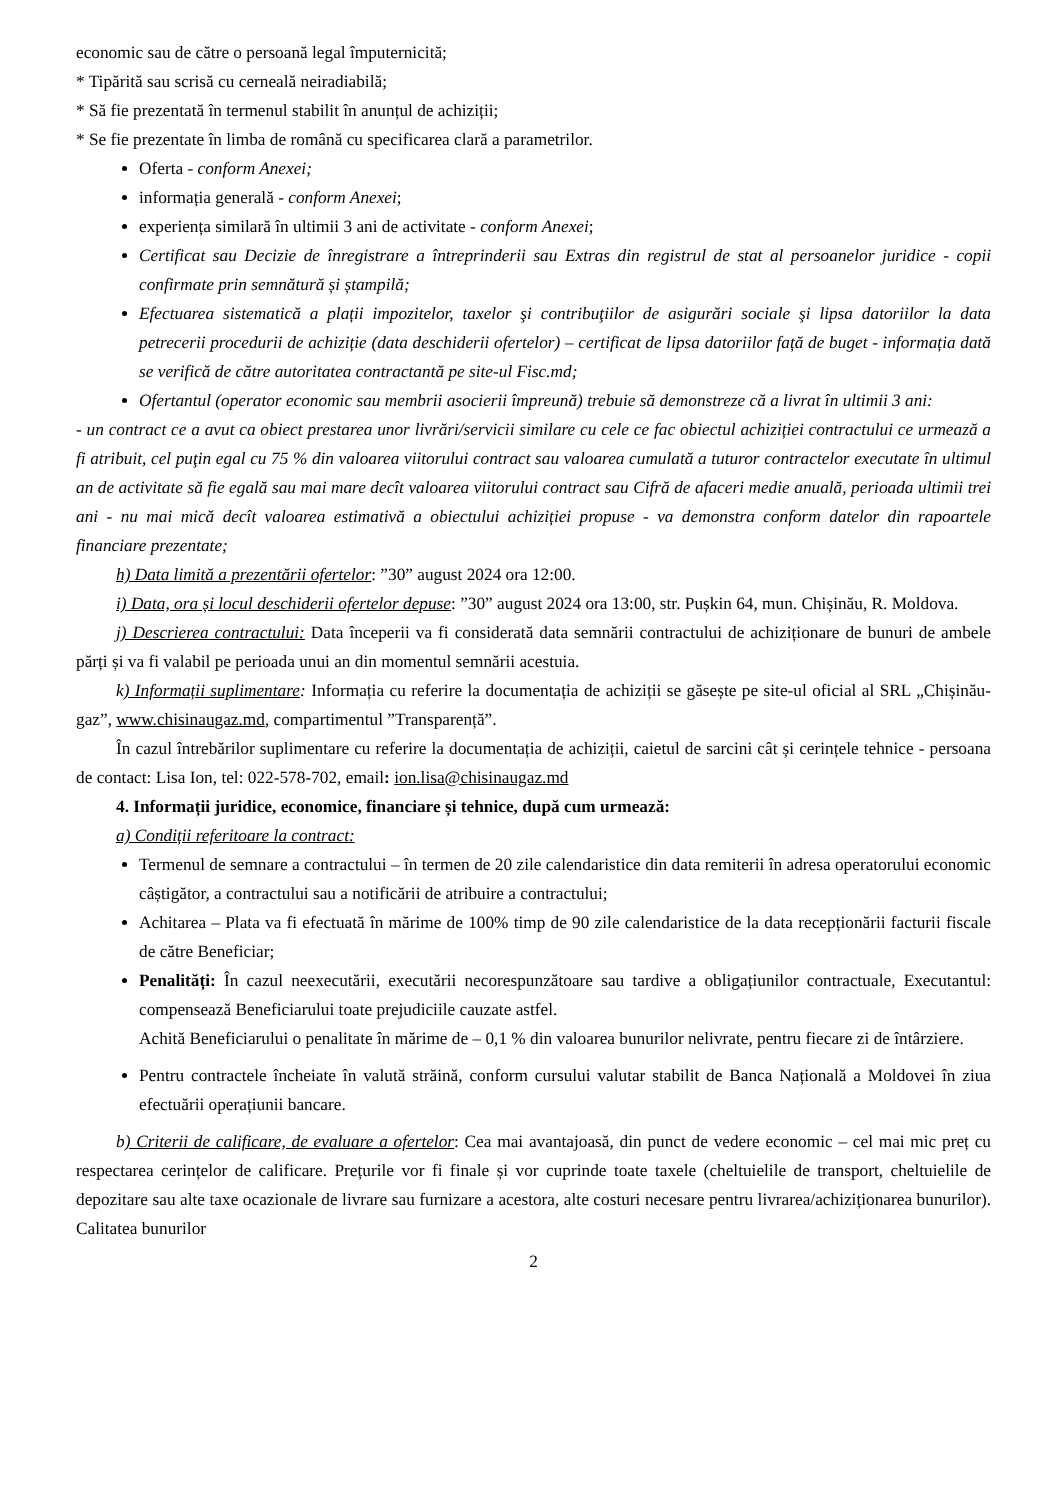economic sau de către o persoană legal împuternicită;
* Tipărită sau scrisă cu cerneală neiradiabilă;
* Să fie prezentată în termenul stabilit în anunțul de achiziții;
* Se fie prezentate în limba de română cu specificarea clară a parametrilor.
Oferta - conform Anexei;
informația generală - conform Anexei;
experiența similară în ultimii 3 ani de activitate - conform Anexei;
Certificat sau Decizie de înregistrare a întreprinderii sau Extras din registrul de stat al persoanelor juridice - copii confirmate prin semnătură și ștampilă;
Efectuarea sistematică a plații impozitelor, taxelor şi contribuţiilor de asigurări sociale şi lipsa datoriilor la data petrecerii procedurii de achiziție (data deschiderii ofertelor) – certificat de lipsa datoriilor față de buget - informația dată se verifică de către autoritatea contractantă pe site-ul Fisc.md;
Ofertantul (operator economic sau membrii asocierii împreună) trebuie să demonstreze că a livrat în ultimii 3 ani:
- un contract ce a avut ca obiect prestarea unor livrări/servicii similare cu cele ce fac obiectul achiziției contractului ce urmează a fi atribuit, cel puţin egal cu 75 % din valoarea viitorului contract sau valoarea cumulată a tuturor contractelor executate în ultimul an de activitate să fie egală sau mai mare decît valoarea viitorului contract sau Cifră de afaceri medie anuală, perioada ultimii trei ani - nu mai mică decît valoarea estimativă a obiectului achiziției propuse - va demonstra conform datelor din rapoartele financiare prezentate;
h) Data limită a prezentării ofertelor: ”30” august 2024 ora 12:00.
i) Data, ora și locul deschiderii ofertelor depuse: ”30” august 2024 ora 13:00, str. Pușkin 64, mun. Chișinău, R. Moldova.
j) Descrierea contractului: Data începerii va fi considerată data semnării contractului de achiziționare de bunuri de ambele părți și va fi valabil pe perioada unui an din momentul semnării acestuia.
k) Informații suplimentare: Informația cu referire la documentația de achiziții se găsește pe site-ul oficial al SRL „Chișinău-gaz”, www.chisinaugaz.md, compartimentul ”Transparență”.
În cazul întrebărilor suplimentare cu referire la documentația de achiziții, caietul de sarcini cât și cerințele tehnice - persoana de contact: Lisa Ion, tel: 022-578-702, email: ion.lisa@chisinaugaz.md
4. Informații juridice, economice, financiare și tehnice, după cum urmează:
a) Condiții referitoare la contract:
Termenul de semnare a contractului – în termen de 20 zile calendaristice din data remiterii în adresa operatorului economic câștigător, a contractului sau a notificării de atribuire a contractului;
Achitarea – Plata va fi efectuată în mărime de 100% timp de 90 zile calendaristice de la data recepționării facturii fiscale de către Beneficiar;
Penalități: În cazul neexecutării, executării necorespunzătoare sau tardive a obligațiunilor contractuale, Executantul: compensează Beneficiarului toate prejudiciile cauzate astfel.
Achită Beneficiarului o penalitate în mărime de – 0,1 % din valoarea bunurilor nelivrate, pentru fiecare zi de întârziere.
Pentru contractele încheiate în valută străină, conform cursului valutar stabilit de Banca Națională a Moldovei în ziua efectuării operațiunii bancare.
b) Criterii de calificare, de evaluare a ofertelor: Cea mai avantajoasă, din punct de vedere economic – cel mai mic preț cu respectarea cerințelor de calificare. Prețurile vor fi finale și vor cuprinde toate taxele (cheltuielile de transport, cheltuielile de depozitare sau alte taxe ocazionale de livrare sau furnizare a acestora, alte costuri necesare pentru livrarea/achiziționarea bunurilor). Calitatea bunurilor
2